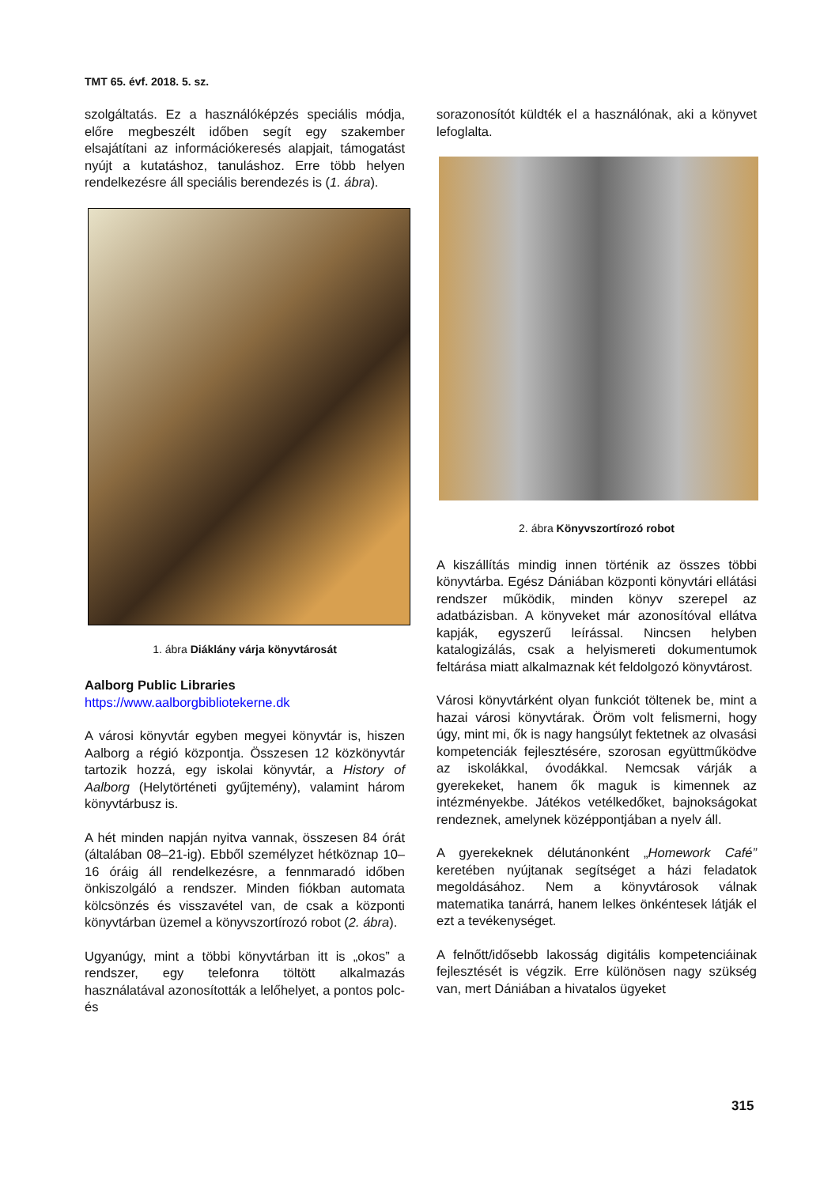TMT 65. évf. 2018. 5. sz.
szolgáltatás. Ez a használóképzés speciális módja, előre megbeszélt időben segít egy szakember elsajátítani az információkeresés alapjait, támogatást nyújt a kutatáshoz, tanuláshoz. Erre több helyen rendelkezésre áll speciális berendezés is (1. ábra).
1. ábra Diáklány várja könyvtárosát
Aalborg Public Libraries
https://www.aalborgbibliotekerne.dk
A városi könyvtár egyben megyei könyvtár is, hiszen Aalborg a régió központja. Összesen 12 közkönyvtár tartozik hozzá, egy iskolai könyvtár, a History of Aalborg (Helytörténeti gyűjtemény), valamint három könyvtárbusz is.
A hét minden napján nyitva vannak, összesen 84 órát (általában 08–21-ig). Ebből személyzet hétköznap 10–16 óráig áll rendelkezésre, a fennmaradó időben önkiszolgáló a rendszer. Minden fiókban automata kölcsönzés és visszavétel van, de csak a központi könyvtárban üzemel a könyvszortírozó robot (2. ábra).
Ugyanúgy, mint a többi könyvtárban itt is „okos” a rendszer, egy telefonra töltött alkalmazás használatával azonosították a lelőhelyet, a pontos polc- és
sorazonosítót küldték el a használónak, aki a könyvet lefoglalta.
2. ábra Könyvszortírozó robot
A kiszállítás mindig innen történik az összes többi könyvtárba. Egész Dániában központi könyvtári ellátási rendszer működik, minden könyv szerepel az adatbázisban. A könyveket már azonosítóval ellátva kapják, egyszerű leírással. Nincsen helyben katalogizálás, csak a helyismereti dokumentumok feltárása miatt alkalmaznak két feldolgozó könyvtárost.
Városi könyvtárként olyan funkciót töltenek be, mint a hazai városi könyvtárak. Öröm volt felismerni, hogy úgy, mint mi, ők is nagy hangsúlyt fektetnek az olvasási kompetenciák fejlesztésére, szorosan együttműködve az iskolákkal, óvodákkal. Nemcsak várják a gyerekeket, hanem ők maguk is kimennek az intézményekbe. Játékos vetélkedőket, bajnokságokat rendeznek, amelynek középpontjában a nyelv áll.
A gyerekeknek délutánonként „Homework Café” keretében nyújtanak segítséget a házi feladatok megoldásához. Nem a könyvtárosok válnak matematika tanárrá, hanem lelkes önkéntesek látják el ezt a tevékenységet.
A felnőtt/idősebb lakosság digitális kompetenciáinak fejlesztését is végzik. Erre különösen nagy szükség van, mert Dániában a hivatalos ügyeket
315